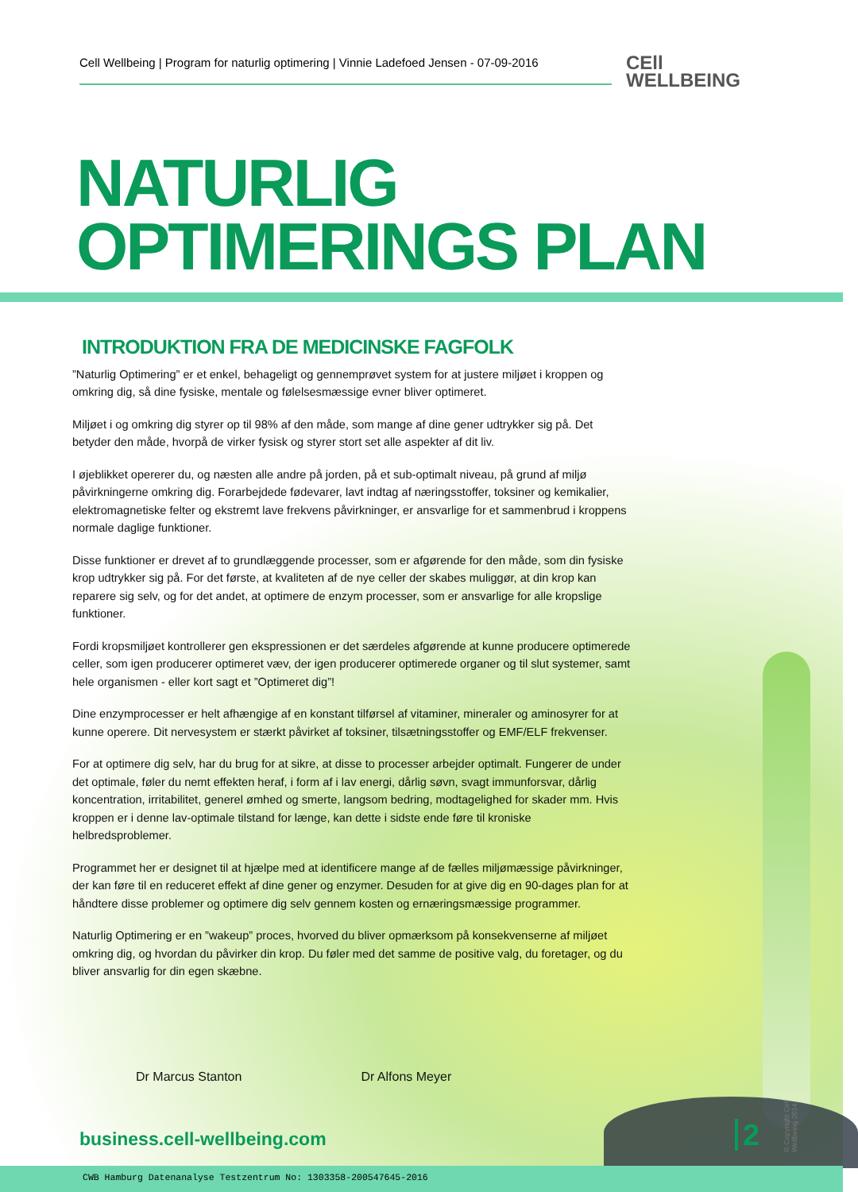Cell Wellbeing | Program for naturlig optimering | Vinnie Ladefoed Jensen - 07-09-2016
CEll
WELLBEING
NATURLIG
OPTIMERINGS PLAN
INTRODUKTION FRA DE MEDICINSKE FAGFOLK
”Naturlig Optimering” er et enkel, behageligt og gennemprøvet system for at justere miljøet i kroppen og omkring dig, så dine fysiske, mentale og følelsesmæssige evner bliver optimeret.
Miljøet i og omkring dig styrer op til 98% af den måde, som mange af dine gener udtrykker sig på. Det betyder den måde, hvorpå de virker fysisk og styrer stort set alle aspekter af dit liv.
I øjeblikket opererer du, og næsten alle andre på jorden, på et sub-optimalt niveau, på grund af miljø påvirkningerne omkring dig. Forarbejdede fødevarer, lavt indtag af næringsstoffer, toksiner og kemikalier, elektromagnetiske felter og ekstremt lave frekvens påvirkninger, er ansvarlige for et sammenbrud i kroppens normale daglige funktioner.
Disse funktioner er drevet af to grundlæggende processer, som er afgørende for den måde, som din fysiske krop udtrykker sig på. For det første, at kvaliteten af de nye celler der skabes muliggør, at din krop kan reparere sig selv, og for det andet, at optimere de enzym processer, som er ansvarlige for alle kropslige funktioner.
Fordi kropsmiljøet kontrollerer gen ekspressionen er det særdeles afgørende at kunne producere optimerede celler, som igen producerer optimeret væv, der igen producerer optimerede organer og til slut systemer, samt hele organismen - eller kort sagt et ”Optimeret dig”!
Dine enzymprocesser er helt afhængige af en konstant tilførsel af vitaminer, mineraler og aminosyrer for at kunne operere. Dit nervesystem er stærkt påvirket af toksiner, tilsætningsstoffer og EMF/ELF frekvenser.
For at optimere dig selv, har du brug for at sikre, at disse to processer arbejder optimalt. Fungerer de under det optimale, føler du nemt effekten heraf, i form af i lav energi, dårlig søvn, svagt immunforsvar, dårlig koncentration, irritabilitet, generel ømhed og smerte, langsom bedring, modtagelighed for skader mm. Hvis kroppen er i denne lav-optimale tilstand for længe, kan dette i sidste ende føre til kroniske helbredsproblemer.
Programmet her er designet til at hjælpe med at identificere mange af de fælles miljømæssige påvirkninger, der kan føre til en reduceret effekt af dine gener og enzymer. Desuden for at give dig en 90-dages plan for at håndtere disse problemer og optimere dig selv gennem kosten og ernæringsmæssige programmer.
Naturlig Optimering er en ”wakeup” proces, hvorved du bliver opmærksom på konsekvenserne af miljøet omkring dig, og hvordan du påvirker din krop. Du føler med det samme de positive valg, du foretager, og du bliver ansvarlig for din egen skæbne.
Dr Marcus Stanton Dr Alfons Meyer
business.cell-wellbeing.com 2
© Copyright Cell Wellbeing 2014
CWB Hamburg Datenanalyse Testzentrum No: 1303358-200547645-2016